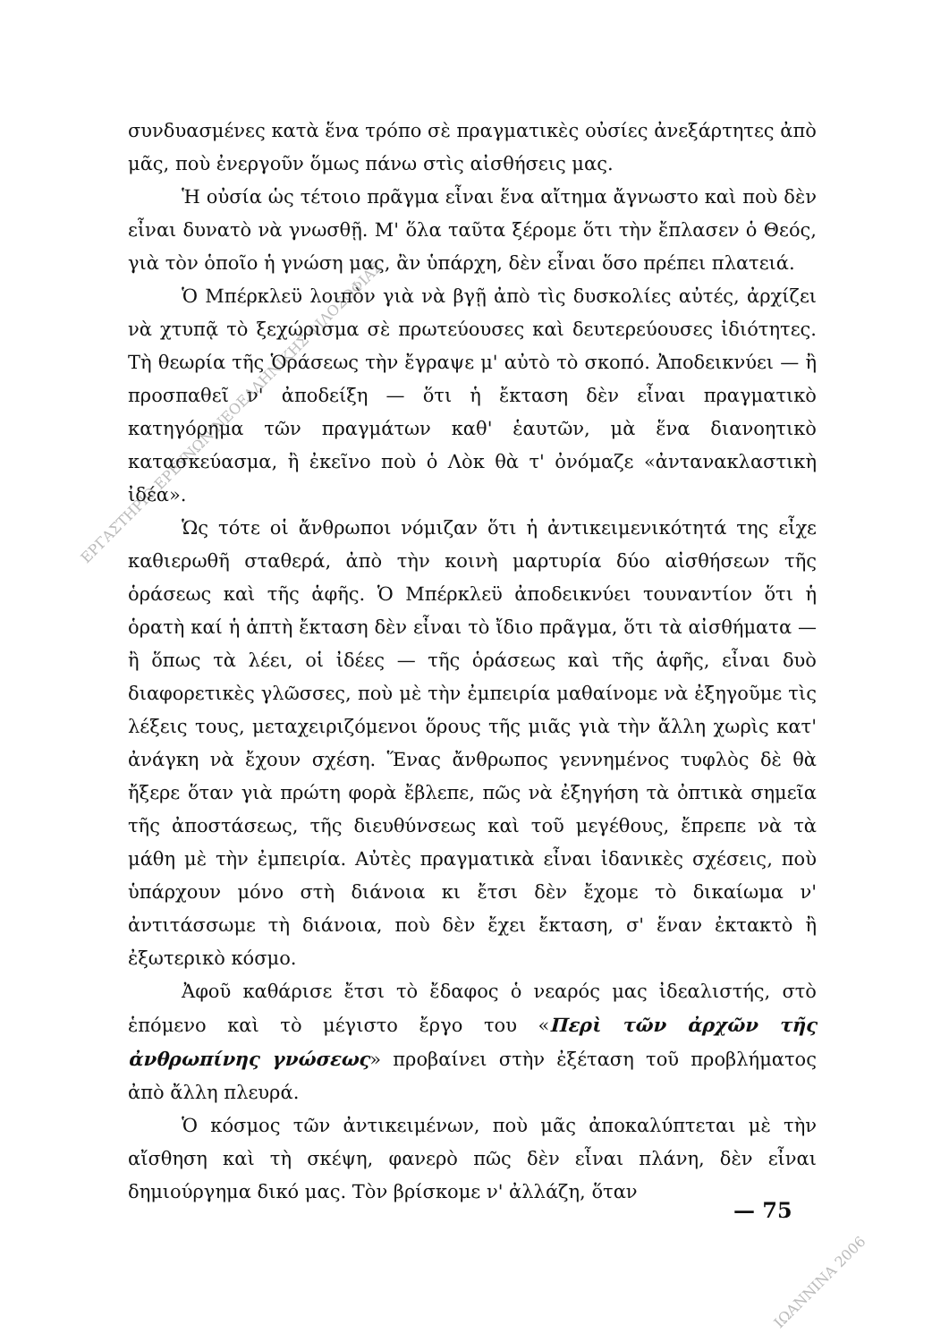ΕΡΓΑΣΤΗΡΙΟ ΕΡΕΥΝΩΝ ΝΕΟΕΛΛΗΝΙΚΗΣ ΦΙΛΟΣΟΦΙΑΣ
συνδυασμένες κατὰ ἕνα τρόπο σὲ πραγματικὲς οὐσίες ἀνεξάρτητες ἀπὸ μᾶς, ποὺ ἐνεργοῦν ὅμως πάνω στὶς αἰσθήσεις μας.
Ἡ οὐσία ὡς τέτοιο πρᾶγμα εἶναι ἕνα αἴτημα ἄγνωστο καὶ ποὺ δὲν εἶναι δυνατὸ νὰ γνωσθῇ. Μ' ὅλα ταῦτα ξέρομε ὅτι τὴν ἔπλασεν ὁ Θεός, γιὰ τὸν ὁποῖο ἡ γνώση μας, ἂν ὑπάρχη, δὲν εἶναι ὅσο πρέπει πλατειά.
Ὁ Μπέρκλεϋ λοιπὸν γιὰ νὰ βγῇ ἀπὸ τὶς δυσκολίες αὐτές, ἀρχίζει νὰ χτυπᾷ τὸ ξεχώρισμα σὲ πρωτεύουσες καὶ δευτερεύουσες ἰδιότητες. Τὴ θεωρία τῆς Ὁράσεως τὴν ἔγραψε μ' αὐτὸ τὸ σκοπό. Ἀποδεικνύει — ἢ προσπαθεῖ ν' ἀποδείξη — ὅτι ἡ ἔκταση δὲν εἶναι πραγματικὸ κατηγόρημα τῶν πραγμάτων καθ' ἑαυτῶν, μὰ ἕνα διανοητικὸ κατασκεύασμα, ἢ ἐκεῖνο ποὺ ὁ Λὸκ θὰ τ' ὀνόμαζε «ἀντανακλαστικὴ ἰδέα».
Ὡς τότε οἱ ἄνθρωποι νόμιζαν ὅτι ἡ ἀντικειμενικότητά της εἶχε καθιερωθῆ σταθερά, ἀπὸ τὴν κοινὴ μαρτυρία δύο αἰσθήσεων τῆς ὁράσεως καὶ τῆς ἁφῆς. Ὁ Μπέρκλεϋ ἀποδεικνύει τουναντίον ὅτι ἡ ὁρατὴ καί ἡ ἁπτὴ ἔκταση δὲν εἶναι τὸ ἴδιο πρᾶγμα, ὅτι τὰ αἰσθήματα — ἢ ὅπως τὰ λέει, οἱ ἰδέες — τῆς ὁράσεως καὶ τῆς ἁφῆς, εἶναι δυὸ διαφορετικὲς γλῶσσες, ποὺ μὲ τὴν ἐμπειρία μαθαίνομε νὰ ἐξηγοῦμε τὶς λέξεις τους, μεταχειριζόμενοι ὅρους τῆς μιᾶς γιὰ τὴν ἄλλη χωρὶς κατ' ἀνάγκη νὰ ἔχουν σχέση. Ἕνας ἄνθρωπος γεννημένος τυφλὸς δὲ θὰ ἤξερε ὅταν γιὰ πρώτη φορὰ ἔβλεπε, πῶς νὰ ἐξηγήση τὰ ὀπτικὰ σημεῖα τῆς ἀποστάσεως, τῆς διευθύνσεως καὶ τοῦ μεγέθους, ἔπρεπε νὰ τὰ μάθη μὲ τὴν ἐμπειρία. Αὐτὲς πραγματικὰ εἶναι ἰδανικὲς σχέσεις, ποὺ ὑπάρχουν μόνο στὴ διάνοια κι ἔτσι δὲν ἔχομε τὸ δικαίωμα ν' ἀντιτάσσωμε τὴ διάνοια, ποὺ δὲν ἔχει ἔκταση, σ' ἕναν ἐκτακτὸ ἢ ἐξωτερικὸ κόσμο.
Ἀφοῦ καθάρισε ἔτσι τὸ ἔδαφος ὁ νεαρός μας ἰδεαλιστής, στὸ ἑπόμενο καὶ τὸ μέγιστο ἔργο του «Περὶ τῶν ἀρχῶν τῆς ἀνθρωπίνης γνώσεως» προβαίνει στὴν ἐξέταση τοῦ προβλήματος ἀπὸ ἄλλη πλευρά.
Ὁ κόσμος τῶν ἀντικειμένων, ποὺ μᾶς ἀποκαλύπτεται μὲ τὴν αἴσθηση καὶ τὴ σκέψη, φανερὸ πῶς δὲν εἶναι πλάνη, δὲν εἶναι δημιούργημα δικό μας. Τὸν βρίσκομε ν' ἀλλάζη, ὅταν
— 75
ΙΩΑΝΝΙΝΑ 2006